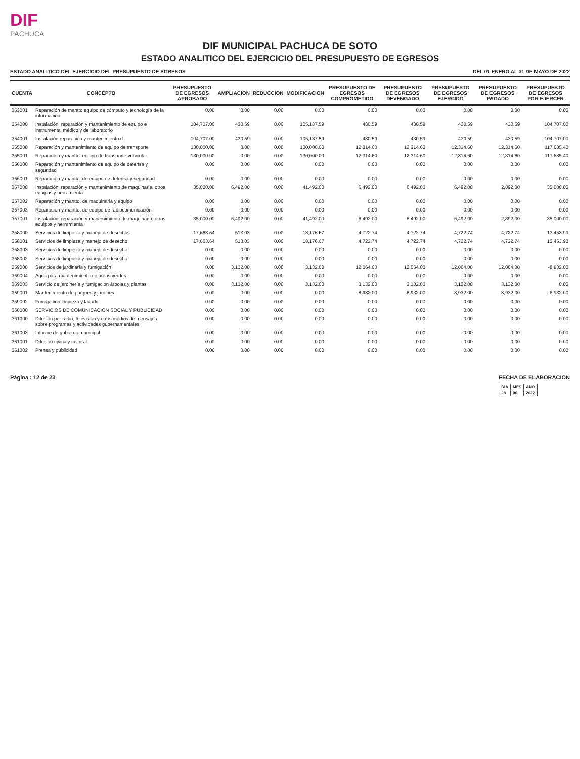DIF
PACHUCA
DIF MUNICIPAL PACHUCA DE SOTO
ESTADO ANALITICO DEL EJERCICIO DEL PRESUPUESTO DE EGRESOS
ESTADO ANALITICO DEL EJERCICIO DEL PRESUPUESTO DE EGRESOS DEL 01 ENERO AL 31 DE MAYO DE 2022
| CUENTA | CONCEPTO | PRESUPUESTO DE EGRESOS APROBADO | AMPLIACION | REDUCCION | MODIFICACION | PRESUPUESTO DE EGRESOS COMPROMETIDO | PRESUPUESTO DE EGRESOS DEVENGADO | PRESUPUESTO DE EGRESOS EJERCIDO | PRESUPUESTO DE EGRESOS PAGADO | PRESUPUESTO DE EGRESOS POR EJERCER |
| --- | --- | --- | --- | --- | --- | --- | --- | --- | --- | --- |
| 353001 | Reparación de mantto equipo de cómputo y tecnología de la información | 0.00 | 0.00 | 0.00 | 0.00 | 0.00 | 0.00 | 0.00 | 0.00 | 0.00 |
| 354000 | Instalación, reparación y mantenimiento de equipo e instrumental médico y de laboratorio | 104,707.00 | 430.59 | 0.00 | 105,137.59 | 430.59 | 430.59 | 430.59 | 430.59 | 104,707.00 |
| 354001 | Instalación reparación y mantenimiento d | 104,707.00 | 430.59 | 0.00 | 105,137.59 | 430.59 | 430.59 | 430.59 | 430.59 | 104,707.00 |
| 355000 | Reparación y mantenimiento de equipo de transporte | 130,000.00 | 0.00 | 0.00 | 130,000.00 | 12,314.60 | 12,314.60 | 12,314.60 | 12,314.60 | 117,685.40 |
| 355001 | Reparación y mantto. equipo de transporte vehicular | 130,000.00 | 0.00 | 0.00 | 130,000.00 | 12,314.60 | 12,314.60 | 12,314.60 | 12,314.60 | 117,685.40 |
| 356000 | Reparación y mantenimiento de equipo de defensa y seguridad | 0.00 | 0.00 | 0.00 | 0.00 | 0.00 | 0.00 | 0.00 | 0.00 | 0.00 |
| 356001 | Reparación y mantto. de equipo de defensa y seguridad | 0.00 | 0.00 | 0.00 | 0.00 | 0.00 | 0.00 | 0.00 | 0.00 | 0.00 |
| 357000 | Instalación, reparación y mantenimiento de maquinaria, otros equipos y herramienta | 35,000.00 | 6,492.00 | 0.00 | 41,492.00 | 6,492.00 | 6,492.00 | 6,492.00 | 2,892.00 | 35,000.00 |
| 357002 | Reparación y mantto. de maquinaria y equipo | 0.00 | 0.00 | 0.00 | 0.00 | 0.00 | 0.00 | 0.00 | 0.00 | 0.00 |
| 357003 | Reparación y mantto. de equipo de radiocomunicación | 0.00 | 0.00 | 0.00 | 0.00 | 0.00 | 0.00 | 0.00 | 0.00 | 0.00 |
| 357001 | Instalación, reparación y mantenimiento de maquinaria, otros equipos y herramienta | 35,000.00 | 6,492.00 | 0.00 | 41,492.00 | 6,492.00 | 6,492.00 | 6,492.00 | 2,892.00 | 35,000.00 |
| 358000 | Servicios de limpieza y manejo de desechos | 17,663.64 | 513.03 | 0.00 | 18,176.67 | 4,722.74 | 4,722.74 | 4,722.74 | 4,722.74 | 13,453.93 |
| 358001 | Servicios de limpieza y manejo de desecho | 17,663.64 | 513.03 | 0.00 | 18,176.67 | 4,722.74 | 4,722.74 | 4,722.74 | 4,722.74 | 13,453.93 |
| 358003 | Servicios de limpieza y manejo de desecho | 0.00 | 0.00 | 0.00 | 0.00 | 0.00 | 0.00 | 0.00 | 0.00 | 0.00 |
| 358002 | Servicios de limpieza y manejo de desecho | 0.00 | 0.00 | 0.00 | 0.00 | 0.00 | 0.00 | 0.00 | 0.00 | 0.00 |
| 359000 | Servicios de jardinería y fumigación | 0.00 | 3,132.00 | 0.00 | 3,132.00 | 12,064.00 | 12,064.00 | 12,064.00 | 12,064.00 | -8,932.00 |
| 359004 | Agua para mantenimiento de áreas verdes | 0.00 | 0.00 | 0.00 | 0.00 | 0.00 | 0.00 | 0.00 | 0.00 | 0.00 |
| 359003 | Servicio de jardinería y fumigación árboles y plantas | 0.00 | 3,132.00 | 0.00 | 3,132.00 | 3,132.00 | 3,132.00 | 3,132.00 | 3,132.00 | 0.00 |
| 359001 | Mantenimiento de parques y jardines | 0.00 | 0.00 | 0.00 | 0.00 | 8,932.00 | 8,932.00 | 8,932.00 | 8,932.00 | -8,932.00 |
| 359002 | Fumigación limpieza y lavado | 0.00 | 0.00 | 0.00 | 0.00 | 0.00 | 0.00 | 0.00 | 0.00 | 0.00 |
| 360000 | SERVICIOS DE COMUNICACION SOCIAL Y PUBLICIDAD | 0.00 | 0.00 | 0.00 | 0.00 | 0.00 | 0.00 | 0.00 | 0.00 | 0.00 |
| 361000 | Difusión por radio, televisión y otros medios de mensajes sobre programas y actividades gubernamentales | 0.00 | 0.00 | 0.00 | 0.00 | 0.00 | 0.00 | 0.00 | 0.00 | 0.00 |
| 361003 | Informe de gobierno municipal | 0.00 | 0.00 | 0.00 | 0.00 | 0.00 | 0.00 | 0.00 | 0.00 | 0.00 |
| 361001 | Difusión cívica y cultural | 0.00 | 0.00 | 0.00 | 0.00 | 0.00 | 0.00 | 0.00 | 0.00 | 0.00 |
| 361002 | Prensa y publicidad | 0.00 | 0.00 | 0.00 | 0.00 | 0.00 | 0.00 | 0.00 | 0.00 | 0.00 |
Página : 12 de 23 FECHA DE ELABORACION
| DIA | MES | AÑO |
| 28 | 06 | 2022 |